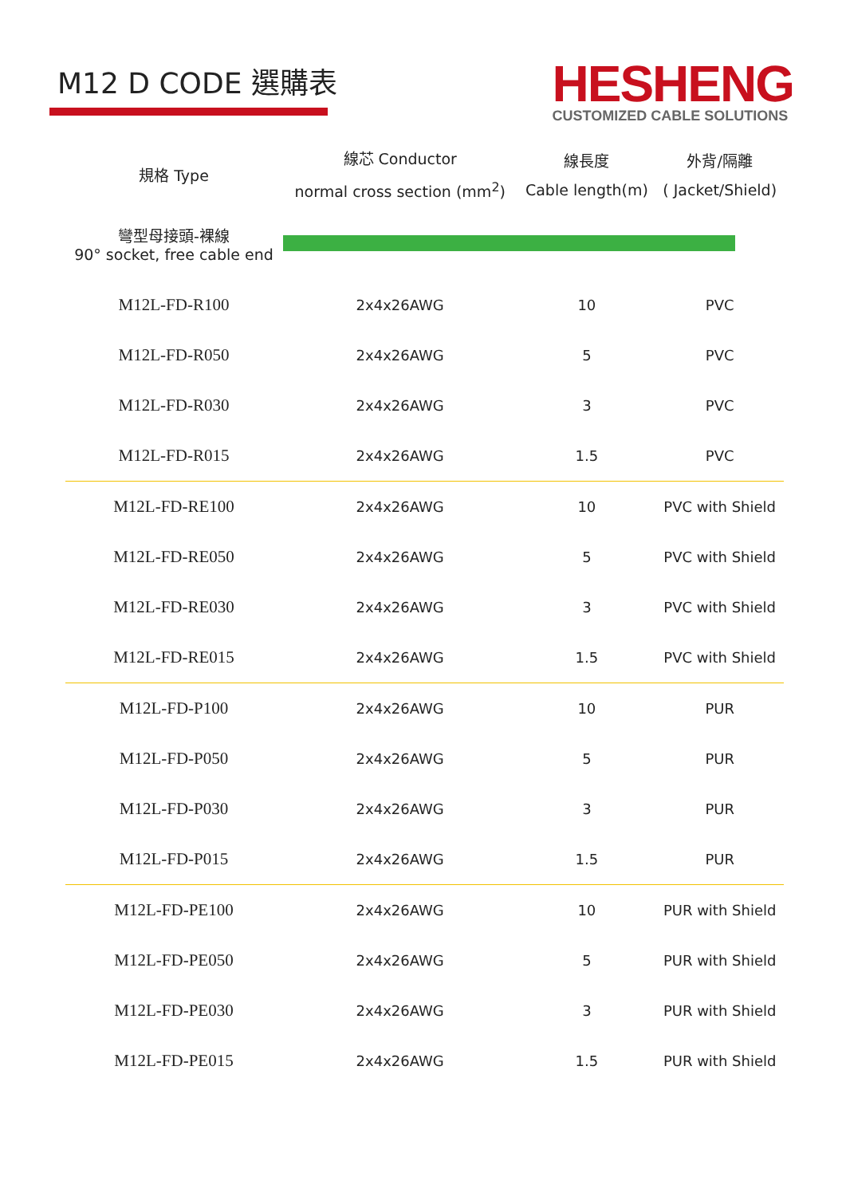M12 D CODE 選購表
HESHENG
CUSTOMIZED CABLE SOLUTIONS
| 規格 Type | 線芯 Conductor normal cross section (mm<sup>2</sup>) | 線長度 Cable length(m) | 外背/隔離 ( Jacket/Shield) |
| --- | --- | --- | --- |
| 彎型母接頭-裸線 90° socket, free cable end | | | |
| M12L-FD-R100 | 2x4x26AWG | 10 | PVC |
| M12L-FD-R050 | 2x4x26AWG | 5 | PVC |
| M12L-FD-R030 | 2x4x26AWG | 3 | PVC |
| M12L-FD-R015 | 2x4x26AWG | 1.5 | PVC |
| M12L-FD-RE100 | 2x4x26AWG | 10 | PVC with Shield |
| M12L-FD-RE050 | 2x4x26AWG | 5 | PVC with Shield |
| M12L-FD-RE030 | 2x4x26AWG | 3 | PVC with Shield |
| M12L-FD-RE015 | 2x4x26AWG | 1.5 | PVC with Shield |
| M12L-FD-P100 | 2x4x26AWG | 10 | PUR |
| M12L-FD-P050 | 2x4x26AWG | 5 | PUR |
| M12L-FD-P030 | 2x4x26AWG | 3 | PUR |
| M12L-FD-P015 | 2x4x26AWG | 1.5 | PUR |
| M12L-FD-PE100 | 2x4x26AWG | 10 | PUR with Shield |
| M12L-FD-PE050 | 2x4x26AWG | 5 | PUR with Shield |
| M12L-FD-PE030 | 2x4x26AWG | 3 | PUR with Shield |
| M12L-FD-PE015 | 2x4x26AWG | 1.5 | PUR with Shield |